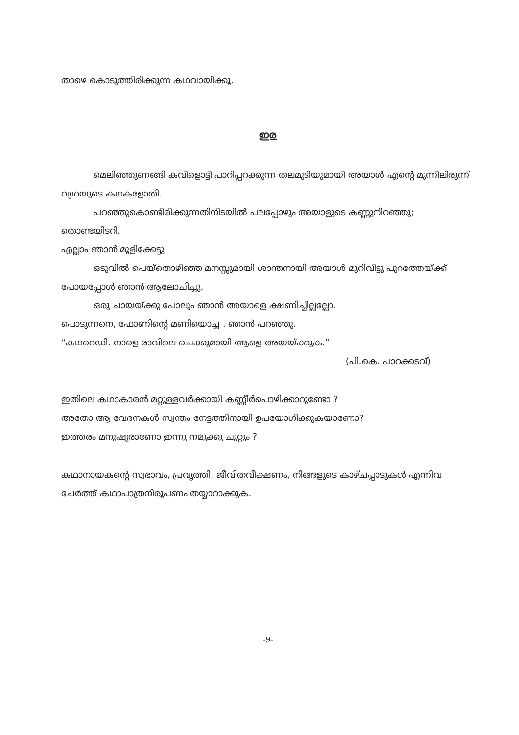താഴെ കൊടുത്തിരിക്കുന്ന കഥവായിക്കൂ.
ഇര
മെലിഞ്ഞുണങ്ങി കവിളൊട്ടി പാറിപ്പറക്കുന്ന തലമുടിയുമായി അയാൾ എന്റെ മുന്നിലിരുന്ന് വ്യഥയുടെ കഥകളോതി.
പറഞ്ഞുകൊണ്ടിരിക്കുന്നതിനിടയിൽ പലപ്പോഴും അയാളുടെ കണ്ണുനിറഞ്ഞു; തൊണ്ടയിടറി.
എല്ലാം ഞാൻ മൂളിക്കേട്ടു
ഒടുവിൽ പെയ്തൊഴിഞ്ഞ മനസ്സുമായി ശാന്തനായി അയാൾ മുറിവിട്ടു പുറത്തേയ്ക്ക് പോയപ്പോൾ ഞാൻ ആലോചിച്ചു.
ഒരു ചായയ്ക്കു പോലും ഞാൻ അയാളെ ക്ഷണിച്ചില്ലല്ലോ.
പൊടുന്നനെ, ഫോണിന്റെ മണിയൊച്ച . ഞാൻ പറഞ്ഞു.
“കഥറെഡി. നാളെ രാവിലെ ചെക്കുമായി ആളെ അയയ്ക്കുക.”
(പി.കെ. പാറക്കടവ്)
ഇതിലെ കഥാകാരൻ മറ്റുള്ളവർക്കായി കണ്ണീർപൊഴിക്കാറുണ്ടോ ?
അതോ ആ വേദനകൾ സ്വന്തം നേട്ടത്തിനായി ഉപയോഗിക്കുകയാണോ?
ഇത്തരം മനുഷ്യരാണോ ഇന്നു നമുക്കു ചുറ്റും ?
കഥാനായകന്റെ സ്വഭാവം, പ്രവൃത്തി, ജീവിതവീക്ഷണം, നിങ്ങളുടെ കാഴ്ചപ്പാടുകൾ എന്നിവ ചേർത്ത് കഥാപാത്രനിരൂപണം തയ്യാറാക്കുക.
-9-